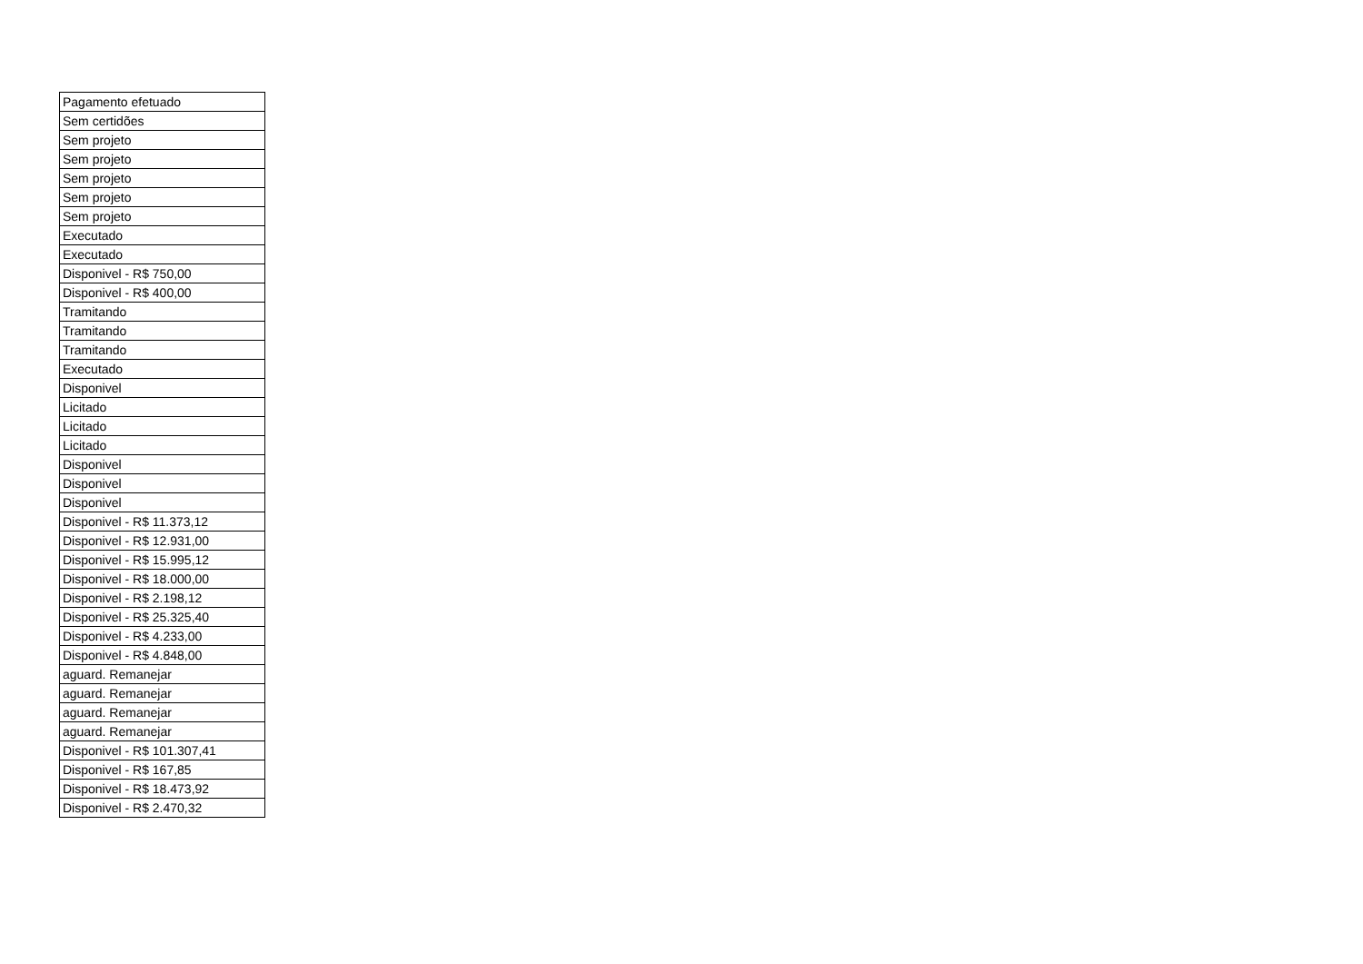| Pagamento efetuado |
| Sem certidões |
| Sem projeto |
| Sem projeto |
| Sem projeto |
| Sem projeto |
| Sem projeto |
| Executado |
| Executado |
| Disponivel - R$ 750,00 |
| Disponivel - R$ 400,00 |
| Tramitando |
| Tramitando |
| Tramitando |
| Executado |
| Disponivel |
| Licitado |
| Licitado |
| Licitado |
| Disponivel |
| Disponivel |
| Disponivel |
| Disponivel - R$ 11.373,12 |
| Disponivel - R$ 12.931,00 |
| Disponivel - R$ 15.995,12 |
| Disponivel - R$ 18.000,00 |
| Disponivel - R$ 2.198,12 |
| Disponivel - R$ 25.325,40 |
| Disponivel - R$ 4.233,00 |
| Disponivel - R$ 4.848,00 |
| aguard. Remanejar |
| aguard. Remanejar |
| aguard. Remanejar |
| aguard. Remanejar |
| Disponivel - R$ 101.307,41 |
| Disponivel - R$ 167,85 |
| Disponivel - R$ 18.473,92 |
| Disponivel - R$ 2.470,32 |